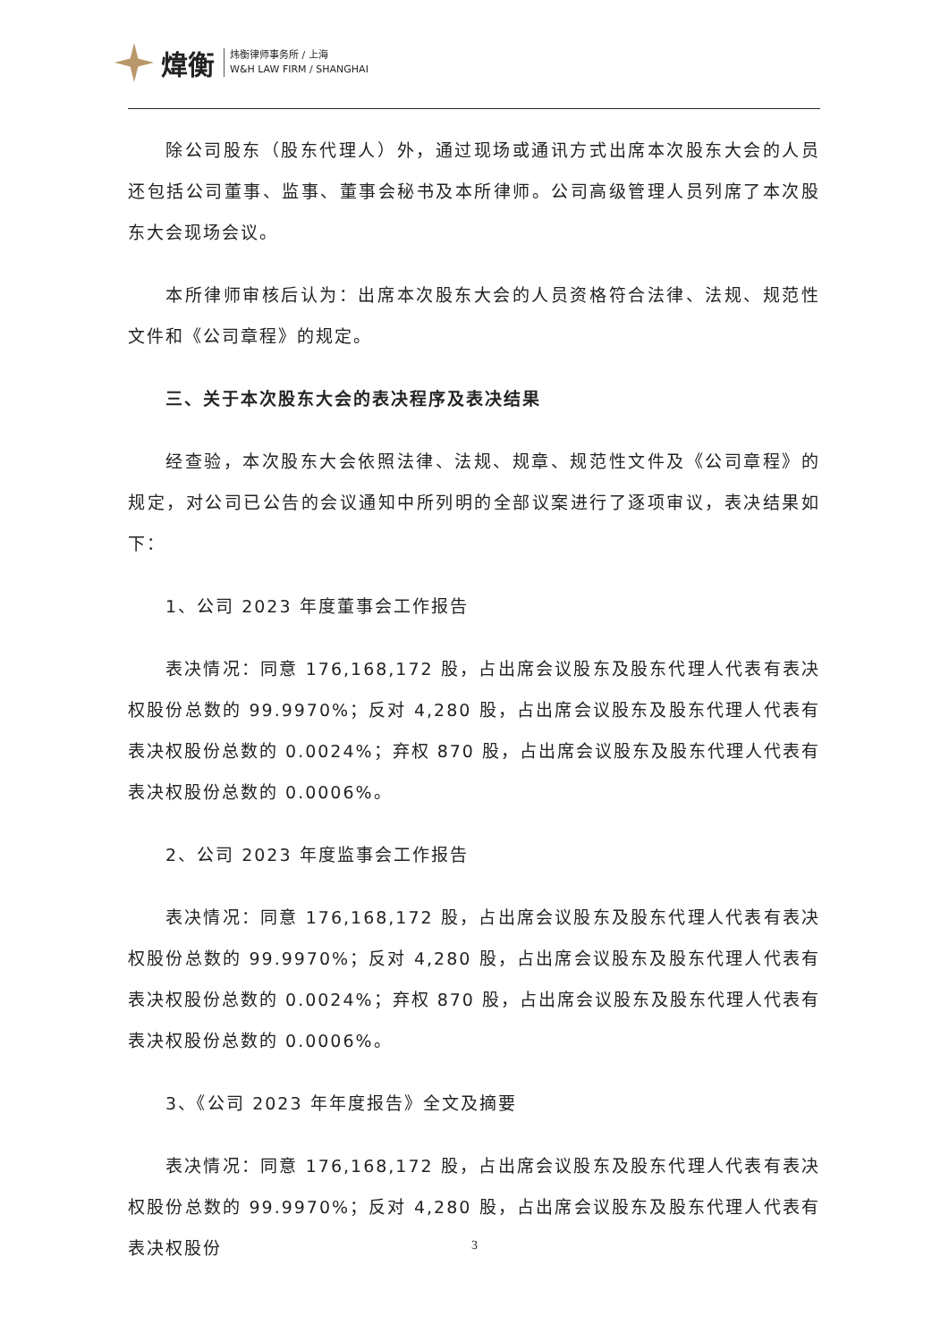煒衡
炜衡律师事务所 / 上海
W&H LAW FIRM / SHANGHAI
除公司股东（股东代理人）外，通过现场或通讯方式出席本次股东大会的人员还包括公司董事、监事、董事会秘书及本所律师。公司高级管理人员列席了本次股东大会现场会议。
本所律师审核后认为：出席本次股东大会的人员资格符合法律、法规、规范性文件和《公司章程》的规定。
三、关于本次股东大会的表决程序及表决结果
经查验，本次股东大会依照法律、法规、规章、规范性文件及《公司章程》的规定，对公司已公告的会议通知中所列明的全部议案进行了逐项审议，表决结果如下：
1、公司 2023 年度董事会工作报告
表决情况：同意 176,168,172 股，占出席会议股东及股东代理人代表有表决权股份总数的 99.9970%；反对 4,280 股，占出席会议股东及股东代理人代表有表决权股份总数的 0.0024%；弃权 870 股，占出席会议股东及股东代理人代表有表决权股份总数的 0.0006%。
2、公司 2023 年度监事会工作报告
表决情况：同意 176,168,172 股，占出席会议股东及股东代理人代表有表决权股份总数的 99.9970%；反对 4,280 股，占出席会议股东及股东代理人代表有表决权股份总数的 0.0024%；弃权 870 股，占出席会议股东及股东代理人代表有表决权股份总数的 0.0006%。
3、《公司 2023 年年度报告》全文及摘要
表决情况：同意 176,168,172 股，占出席会议股东及股东代理人代表有表决权股份总数的 99.9970%；反对 4,280 股，占出席会议股东及股东代理人代表有表决权股份
3